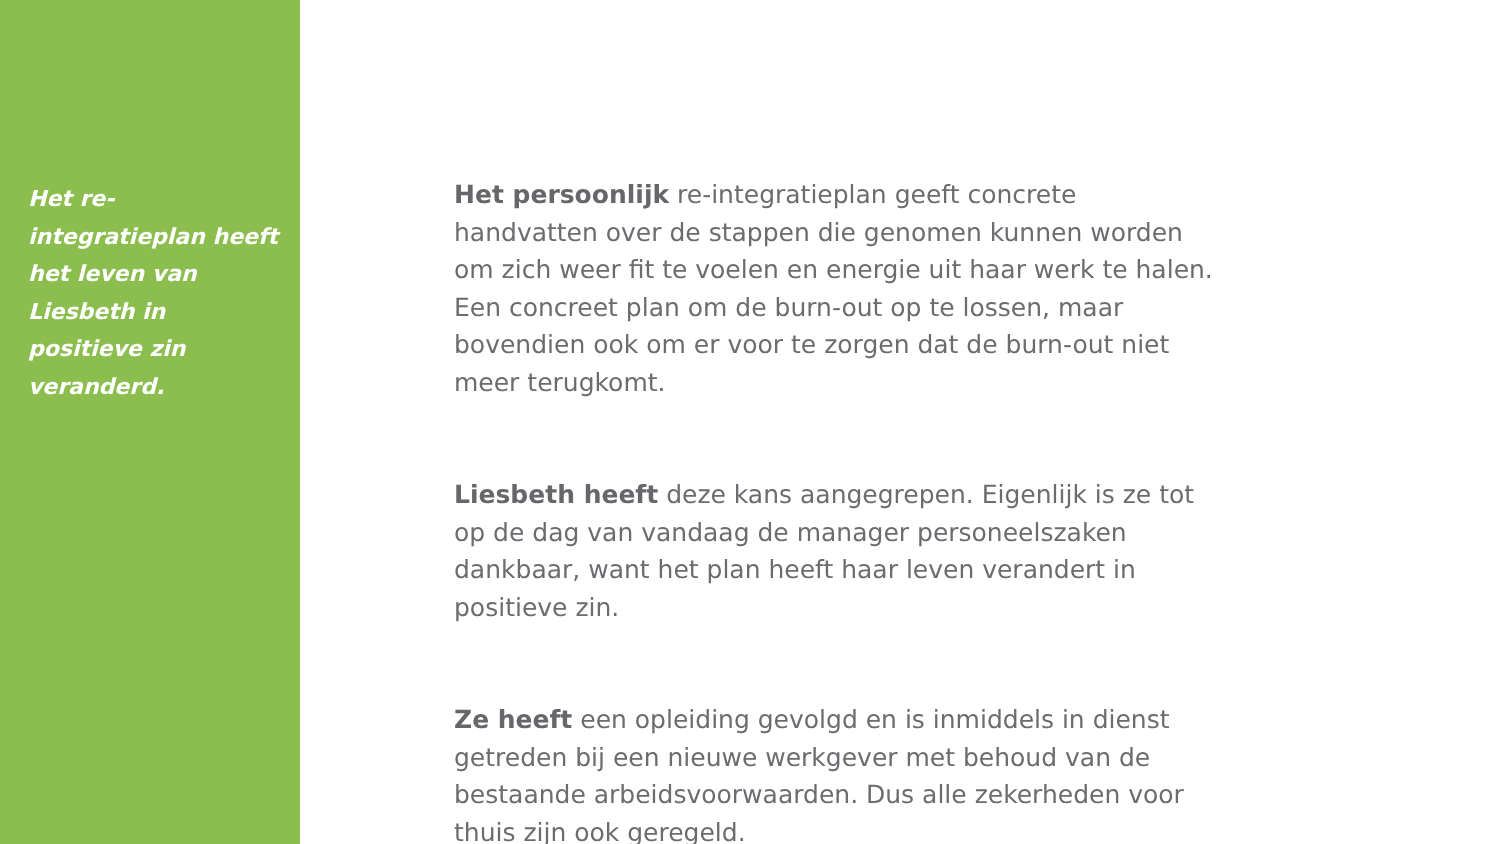Het re-integratieplan heeft het leven van Liesbeth in positieve zin veranderd.
Het persoonlijk re-integratieplan geeft concrete handvatten over de stappen die genomen kunnen worden om zich weer fit te voelen en energie uit haar werk te halen. Een concreet plan om de burn-out op te lossen, maar bovendien ook om er voor te zorgen dat de burn-out niet meer terugkomt.
Liesbeth heeft deze kans aangegrepen. Eigenlijk is ze tot op de dag van vandaag de manager personeelszaken dankbaar, want het plan heeft haar leven verandert in positieve zin.
Ze heeft een opleiding gevolgd en is inmiddels in dienst getreden bij een nieuwe werkgever met behoud van de bestaande arbeidsvoorwaarden. Dus alle zekerheden voor thuis zijn ook geregeld.